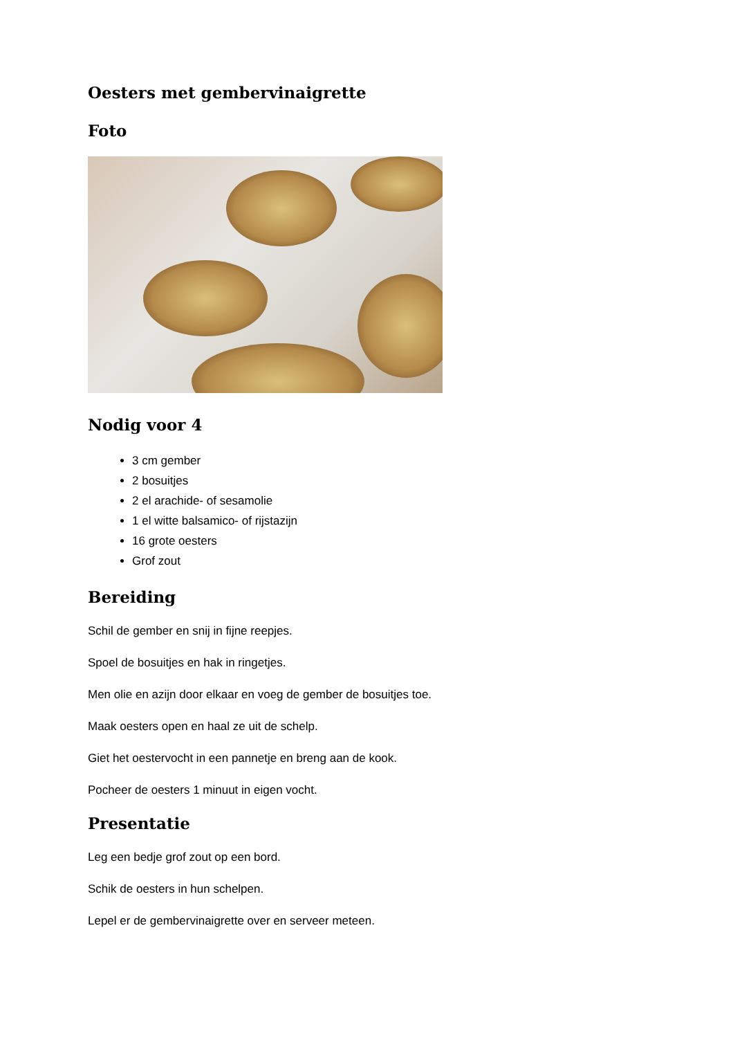Oesters met gembervinaigrette
Foto
Nodig voor 4
3 cm gember
2 bosuitjes
2 el arachide- of sesamolie
1 el witte balsamico- of rijstazijn
16 grote oesters
Grof zout
Bereiding
Schil de gember en snij in fijne reepjes.
Spoel de bosuitjes en hak in ringetjes.
Men olie en azijn door elkaar en voeg de gember de bosuitjes toe.
Maak oesters open en haal ze uit de schelp.
Giet het oestervocht in een pannetje en breng aan de kook.
Pocheer de oesters 1 minuut in eigen vocht.
Presentatie
Leg een bedje grof zout op een bord.
Schik de oesters in hun schelpen.
Lepel er de gembervinaigrette over en serveer meteen.